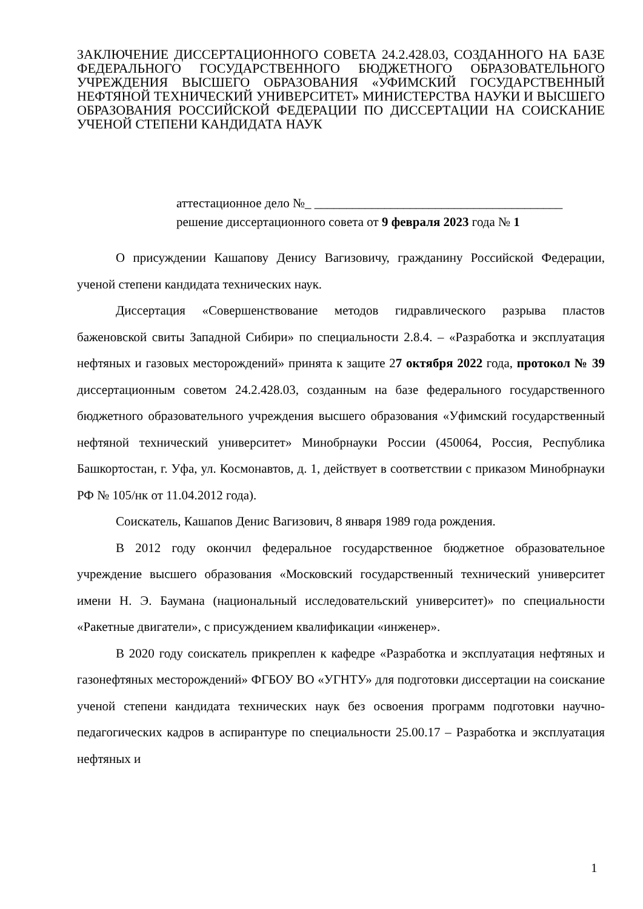ЗАКЛЮЧЕНИЕ ДИССЕРТАЦИОННОГО СОВЕТА 24.2.428.03, СОЗДАННОГО НА БАЗЕ ФЕДЕРАЛЬНОГО ГОСУДАРСТВЕННОГО БЮДЖЕТНОГО ОБРАЗОВАТЕЛЬНОГО УЧРЕЖДЕНИЯ ВЫСШЕГО ОБРАЗОВАНИЯ «УФИМСКИЙ ГОСУДАРСТВЕННЫЙ НЕФТЯНОЙ ТЕХНИЧЕСКИЙ УНИВЕРСИТЕТ» МИНИСТЕРСТВА НАУКИ И ВЫСШЕГО ОБРАЗОВАНИЯ РОССИЙСКОЙ ФЕДЕРАЦИИ ПО ДИССЕРТАЦИИ НА СОИСКАНИЕ УЧЕНОЙ СТЕПЕНИ КАНДИДАТА НАУК
аттестационное дело №_ _______________________________________
решение диссертационного совета от 9 февраля 2023 года № 1
О присуждении Кашапову Денису Вагизовичу, гражданину Российской Федерации, ученой степени кандидата технических наук.
Диссертация «Совершенствование методов гидравлического разрыва пластов баженовской свиты Западной Сибири» по специальности 2.8.4. – «Разработка и эксплуатация нефтяных и газовых месторождений» принята к защите 27 октября 2022 года, протокол № 39 диссертационным советом 24.2.428.03, созданным на базе федерального государственного бюджетного образовательного учреждения высшего образования «Уфимский государственный нефтяной технический университет» Минобрнауки России (450064, Россия, Республика Башкортостан, г. Уфа, ул. Космонавтов, д. 1, действует в соответствии с приказом Минобрнауки РФ № 105/нк от 11.04.2012 года).
Соискатель, Кашапов Денис Вагизович, 8 января 1989 года рождения.
В 2012 году окончил федеральное государственное бюджетное образовательное учреждение высшего образования «Московский государственный технический университет имени Н. Э. Баумана (национальный исследовательский университет)» по специальности «Ракетные двигатели», с присуждением квалификации «инженер».
В 2020 году соискатель прикреплен к кафедре «Разработка и эксплуатация нефтяных и газонефтяных месторождений» ФГБОУ ВО «УГНТУ» для подготовки диссертации на соискание ученой степени кандидата технических наук без освоения программ подготовки научно-педагогических кадров в аспирантуре по специальности 25.00.17 – Разработка и эксплуатация нефтяных и
1